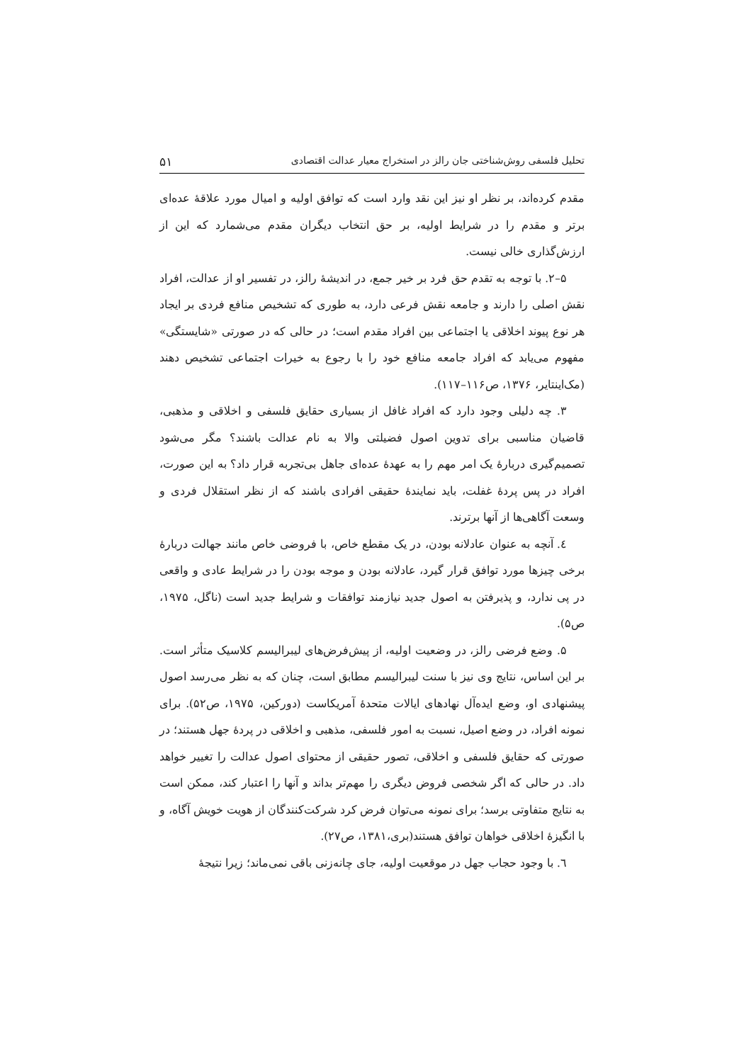تحلیل فلسفی روش‌شناختی جان رالز در استخراج معیار عدالت اقتصادی ۵۱
مقدم کرده‌اند، بر نظر او نیز این نقد وارد است که توافق اولیه و امیال مورد علاقهٔ عده‌ای برتر و مقدم را در شرایط اولیه، بر حق انتخاب دیگران مقدم می‌شمارد که این از ارزش‌گذاری خالی نیست.
۵–۲. با توجه به تقدم حق فرد بر خیر جمع، در اندیشهٔ رالز، در تفسیر او از عدالت، افراد نقش اصلی را دارند و جامعه نقش فرعی دارد، به طوری که تشخیص منافع فردی بر ایجاد هر نوع پیوند اخلاقی یا اجتماعی بین افراد مقدم است؛ در حالی که در صورتی «شایستگی» مفهوم می‌یابد که افراد جامعه منافع خود را با رجوع به خیرات اجتماعی تشخیص دهند (مک‌اینتایر، ۱۳۷۶، ص۱۱۶–۱۱۷).
۳. چه دلیلی وجود دارد که افراد غافل از بسیاری حقایق فلسفی و اخلاقی و مذهبی، قاضیان مناسبی برای تدوین اصول فضیلتی والا به نام عدالت باشند؟ مگر می‌شود تصمیم‌گیری دربارهٔ یک امر مهم را به عهدهٔ عده‌ای جاهل بی‌تجربه قرار داد؟ به این صورت، افراد در پس پردهٔ غفلت، باید نمایندهٔ حقیقی افرادی باشند که از نظر استقلال فردی و وسعت آگاهی‌ها از آنها برترند.
٤. آنچه به عنوان عادلانه بودن، در یک مقطع خاص، با فروضی خاص مانند جهالت دربارهٔ برخی چیزها مورد توافق قرار گیرد، عادلانه بودن و موجه بودن را در شرایط عادی و واقعی در پی ندارد، و پذیرفتن به اصول جدید نیازمند توافقات و شرایط جدید است (ناگل، ۱۹۷۵، ص۵).
۵. وضع فرضی رالز، در وضعیت اولیه، از پیش‌فرض‌های لیبرالیسم کلاسیک متأثر است. بر این اساس، نتایج وی نیز با سنت لیبرالیسم مطابق است، چنان که به نظر می‌رسد اصول پیشنهادی او، وضع ایده‌آل نهادهای ایالات متحدهٔ آمریکاست (دورکین، ۱۹۷۵، ص۵۲). برای نمونه افراد، در وضع اصیل، نسبت به امور فلسفی، مذهبی و اخلاقی در پردهٔ جهل هستند؛ در صورتی که حقایق فلسفی و اخلاقی، تصور حقیقی از محتوای اصول عدالت را تغییر خواهد داد. در حالی که اگر شخصی فروض دیگری را مهم‌تر بداند و آنها را اعتبار کند، ممکن است به نتایج متفاوتی برسد؛ برای نمونه می‌توان فرض کرد شرکت‌کنندگان از هویت خویش آگاه، و با انگیزهٔ اخلاقی خواهان توافق هستند(بری،۱۳۸۱، ص۲۷).
٦. با وجود حجاب جهل در موقعیت اولیه، جای چانه‌زنی باقی نمی‌ماند؛ زیرا نتیجهٔ